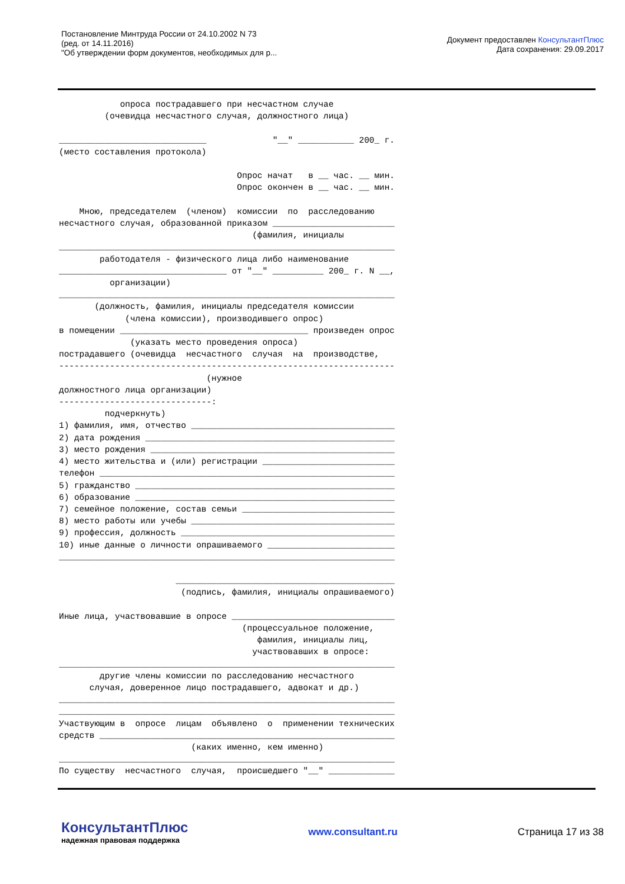Постановление Минтруда России от 24.10.2002 N 73
(ред. от 14.11.2016)
"Об утверждении форм документов, необходимых для р...
Документ предоставлен КонсультантПлюс
Дата сохранения: 29.09.2017
            опроса пострадавшего при несчастном случае
         (очевидца несчастного случая, должностного лица)

_____________________________             "__" ___________ 200_ г.
(место составления протокола)

                                   Опрос начат   в __ час. __ мин.
                                   Опрос окончен в __ час. __ мин.

    Мною, председателем  (членом)  комиссии  по  расследованию
несчастного случая, образованной приказом ________________________
                                      (фамилия, инициалы
__________________________________________________________________
        работодателя - физического лица либо наименование
_________________________________ от "__" __________ 200_ г. N __,
          организации)
__________________________________________________________________
       (должность, фамилия, инициалы председателя комиссии
             (члена комиссии), производившего опрос)
в помещении _____________________________________ произведен опрос
              (указать место проведения опроса)
пострадавшего (очевидца  несчастного  случая  на  производстве,
------------------------------------------------------------------
                             (нужное
должностного лица организации)
------------------------------:
         подчеркнуть)
1) фамилия, имя, отчество ________________________________________
2) дата рождения _________________________________________________
3) место рождения ________________________________________________
4) место жительства и (или) регистрации __________________________
телефон __________________________________________________________
5) гражданство ___________________________________________________
6) образование ___________________________________________________
7) семейное положение, состав семьи ______________________________
8) место работы или учебы ________________________________________
9) профессия, должность __________________________________________
10) иные данные о личности опрашиваемого _________________________
__________________________________________________________________

                       ___________________________________________
                        (подпись, фамилия, инициалы опрашиваемого)

Иные лица, участвовавшие в опросе ________________________________
                                    (процессуальное положение,
                                       фамилия, инициалы лиц,
                                      участвовавших в опросе:
__________________________________________________________________
        другие члены комиссии по расследованию несчастного
      случая, доверенное лицо пострадавшего, адвокат и др.)
__________________________________________________________________
__________________________________________________________________
Участвующим в  опросе  лицам  объявлено  о  применении технических
средств __________________________________________________________
                          (каких именно, кем именно)
__________________________________________________________________
По существу  несчастного  случая,  происшедшего "__" _____________
КонсультантПлюс
надежная правовая поддержка
www.consultant.ru Страница 17 из 38